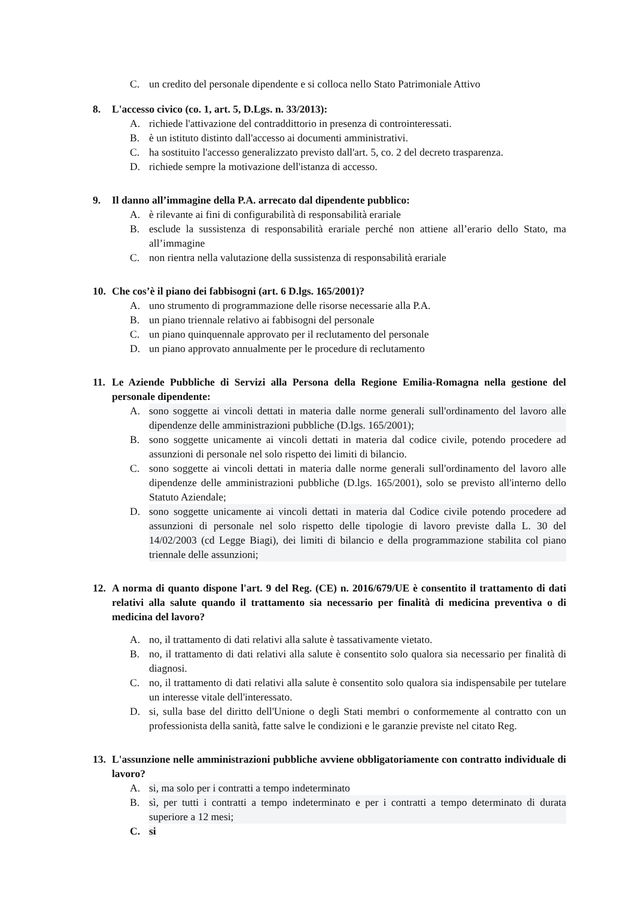C. un credito del personale dipendente e si colloca nello Stato Patrimoniale Attivo
8. L'accesso civico (co. 1, art. 5, D.Lgs. n. 33/2013):
A. richiede l'attivazione del contraddittorio in presenza di controinteressati.
B. è un istituto distinto dall'accesso ai documenti amministrativi.
C. ha sostituito l'accesso generalizzato previsto dall'art. 5, co. 2 del decreto trasparenza.
D. richiede sempre la motivazione dell'istanza di accesso.
9. Il danno all’immagine della P.A. arrecato dal dipendente pubblico:
A. è rilevante ai fini di configurabilità di responsabilità erariale
B. esclude la sussistenza di responsabilità erariale perché non attiene all’erario dello Stato, ma all’immagine
C. non rientra nella valutazione della sussistenza di responsabilità erariale
10. Che cos’è il piano dei fabbisogni (art. 6 D.lgs. 165/2001)?
A. uno strumento di programmazione delle risorse necessarie alla P.A.
B. un piano triennale relativo ai fabbisogni del personale
C. un piano quinquennale approvato per il reclutamento del personale
D. un piano approvato annualmente per le procedure di reclutamento
11. Le Aziende Pubbliche di Servizi alla Persona della Regione Emilia-Romagna nella gestione del personale dipendente:
A. sono soggette ai vincoli dettati in materia dalle norme generali sull'ordinamento del lavoro alle dipendenze delle amministrazioni pubbliche (D.lgs. 165/2001);
B. sono soggette unicamente ai vincoli dettati in materia dal codice civile, potendo procedere ad assunzioni di personale nel solo rispetto dei limiti di bilancio.
C. sono soggette ai vincoli dettati in materia dalle norme generali sull'ordinamento del lavoro alle dipendenze delle amministrazioni pubbliche (D.lgs. 165/2001), solo se previsto all'interno dello Statuto Aziendale;
D. sono soggette unicamente ai vincoli dettati in materia dal Codice civile potendo procedere ad assunzioni di personale nel solo rispetto delle tipologie di lavoro previste dalla L. 30 del 14/02/2003 (cd Legge Biagi), dei limiti di bilancio e della programmazione stabilita col piano triennale delle assunzioni;
12. A norma di quanto dispone l'art. 9 del Reg. (CE) n. 2016/679/UE è consentito il trattamento di dati relativi alla salute quando il trattamento sia necessario per finalità di medicina preventiva o di medicina del lavoro?
A. no, il trattamento di dati relativi alla salute è tassativamente vietato.
B. no, il trattamento di dati relativi alla salute è consentito solo qualora sia necessario per finalità di diagnosi.
C. no, il trattamento di dati relativi alla salute è consentito solo qualora sia indispensabile per tutelare un interesse vitale dell'interessato.
D. si, sulla base del diritto dell'Unione o degli Stati membri o conformemente al contratto con un professionista della sanità, fatte salve le condizioni e le garanzie previste nel citato Reg.
13. L'assunzione nelle amministrazioni pubbliche avviene obbligatoriamente con contratto individuale di lavoro?
A. si, ma solo per i contratti a tempo indeterminato
B. sì, per tutti i contratti a tempo indeterminato e per i contratti a tempo determinato di durata superiore a 12 mesi;
C. si